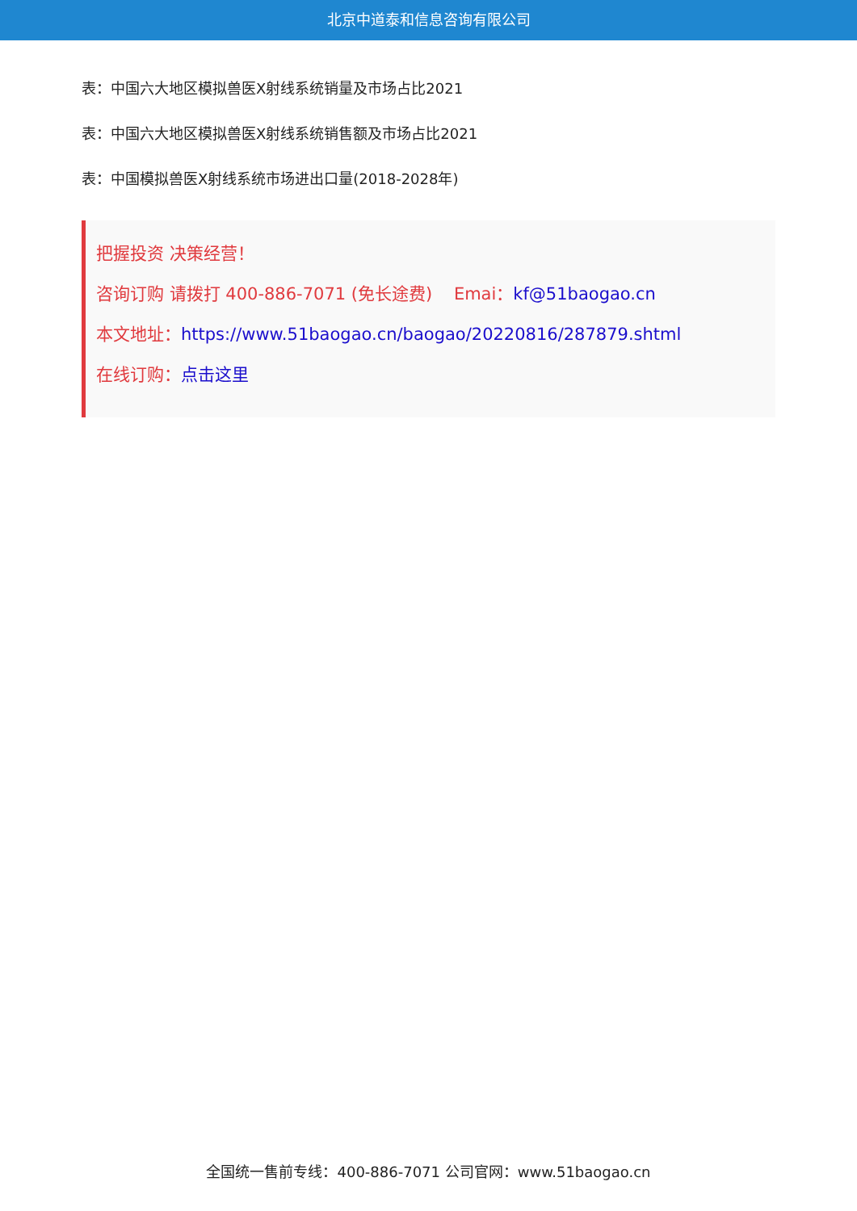北京中道泰和信息咨询有限公司
表：中国六大地区模拟兽医X射线系统销量及市场占比2021
表：中国六大地区模拟兽医X射线系统销售额及市场占比2021
表：中国模拟兽医X射线系统市场进出口量(2018-2028年)
把握投资 决策经营！
咨询订购 请拨打 400-886-7071 (免长途费) Emai：kf@51baogao.cn
本文地址：https://www.51baogao.cn/baogao/20220816/287879.shtml
在线订购：点击这里
全国统一售前专线：400-886-7071 公司官网：www.51baogao.cn